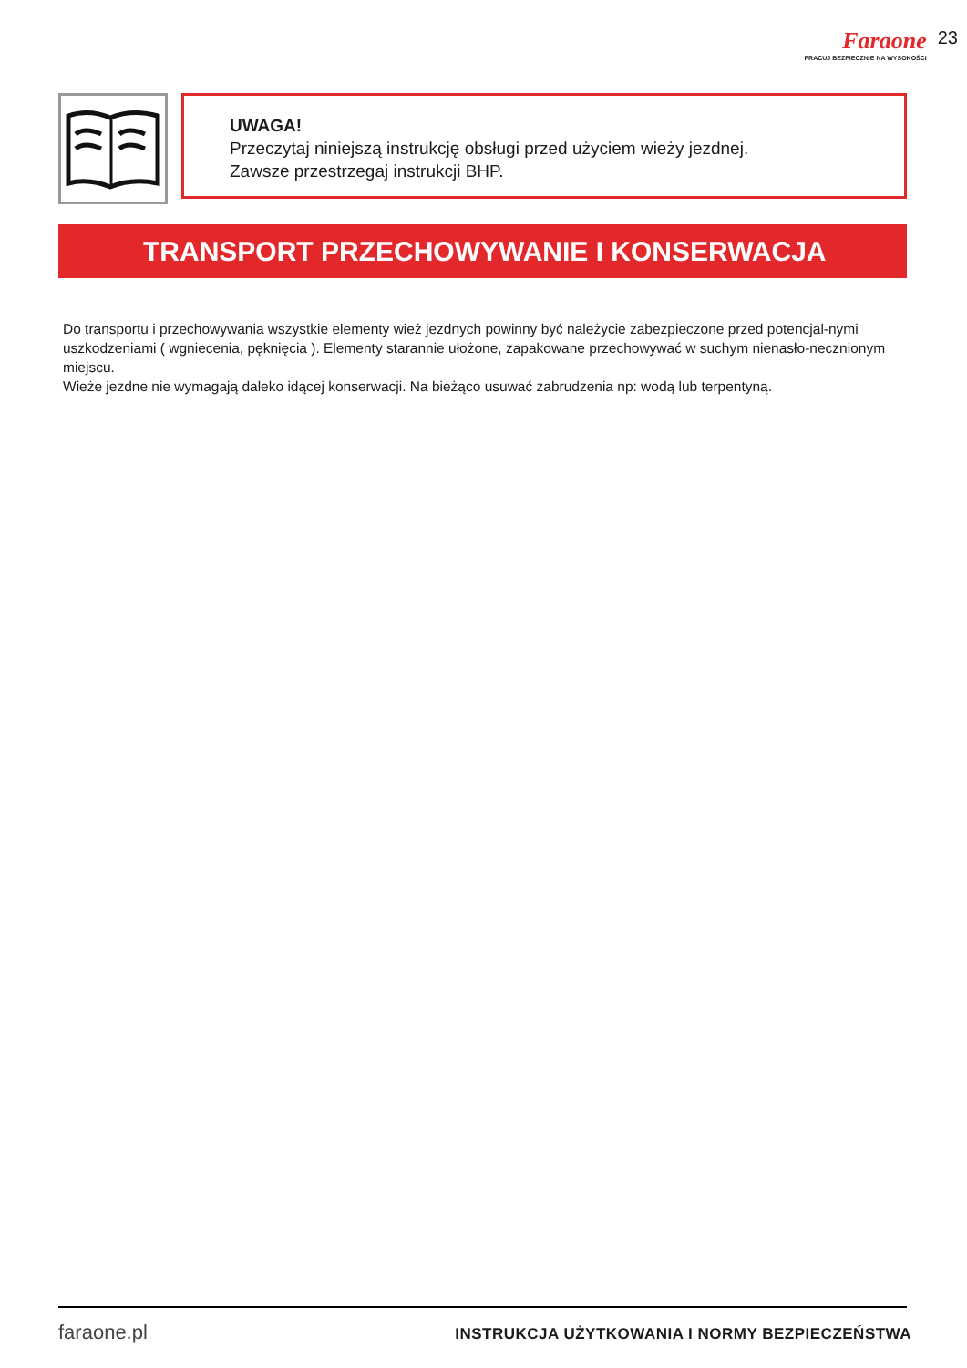Faraone
PRACUJ BEZPIECZNIE NA WYSOKOŚCI
23
UWAGA!
Przeczytaj niniejszą instrukcję obsługi przed użyciem wieży jezdnej.
Zawsze przestrzegaj instrukcji BHP.
TRANSPORT PRZECHOWYWANIE I KONSERWACJA
Do transportu i przechowywania wszystkie elementy wież jezdnych powinny być należycie zabezpieczone przed potencjal-nymi uszkodzeniami ( wgniecenia, pęknięcia ). Elementy starannie ułożone, zapakowane przechowywać w suchym nienasło-necznionym miejscu.
Wieże jezdne nie wymagają daleko idącej konserwacji. Na bieżąco usuwać zabrudzenia np: wodą lub terpentyną.
faraone.pl INSTRUKCJA UŻYTKOWANIA I NORMY BEZPIECZEŃSTWA